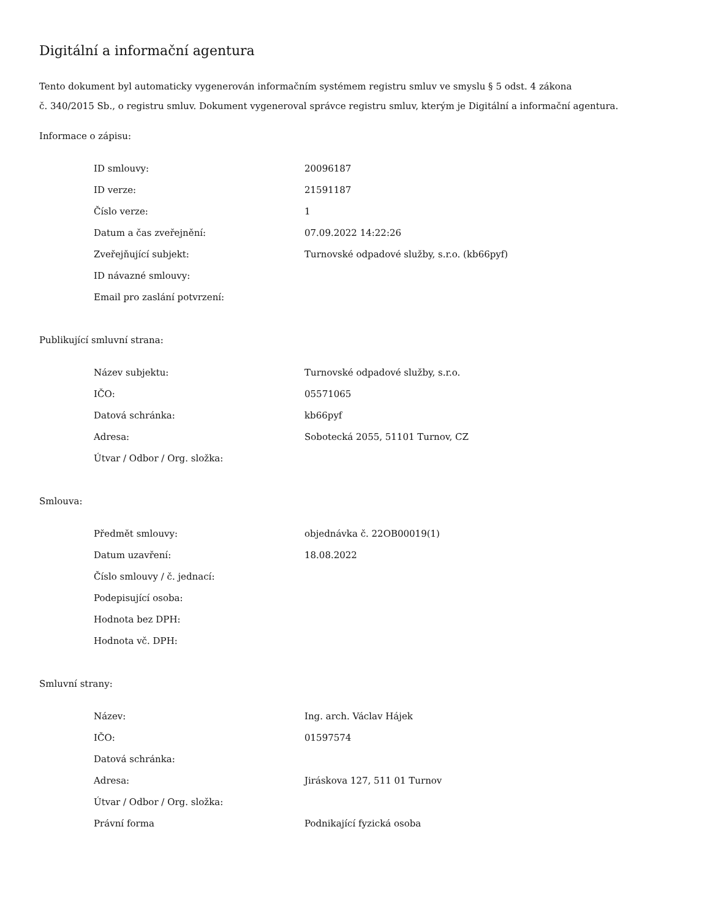Digitální a informační agentura
Tento dokument byl automaticky vygenerován informačním systémem registru smluv ve smyslu § 5 odst. 4 zákona
č. 340/2015 Sb., o registru smluv. Dokument vygeneroval správce registru smluv, kterým je Digitální a informační agentura.
Informace o zápisu:
| ID smlouvy: | 20096187 |
| ID verze: | 21591187 |
| Číslo verze: | 1 |
| Datum a čas zveřejnění: | 07.09.2022 14:22:26 |
| Zveřejňující subjekt: | Turnovské odpadové služby, s.r.o. (kb66pyf) |
| ID návazné smlouvy: | |
| Email pro zaslání potvrzení: | |
Publikující smluvní strana:
| Název subjektu: | Turnovské odpadové služby, s.r.o. |
| IČO: | 05571065 |
| Datová schránka: | kb66pyf |
| Adresa: | Sobotecká 2055, 51101 Turnov, CZ |
| Útvar / Odbor / Org. složka: | |
Smlouva:
| Předmět smlouvy: | objednávka č. 22OB00019(1) |
| Datum uzavření: | 18.08.2022 |
| Číslo smlouvy / č. jednací: | |
| Podepisující osoba: | |
| Hodnota bez DPH: | |
| Hodnota vč. DPH: | |
Smluvní strany:
| Název: | Ing. arch. Václav Hájek |
| IČO: | 01597574 |
| Datová schránka: | |
| Adresa: | Jiráskova 127, 511 01 Turnov |
| Útvar / Odbor / Org. složka: | |
| Právní forma | Podnikající fyzická osoba |